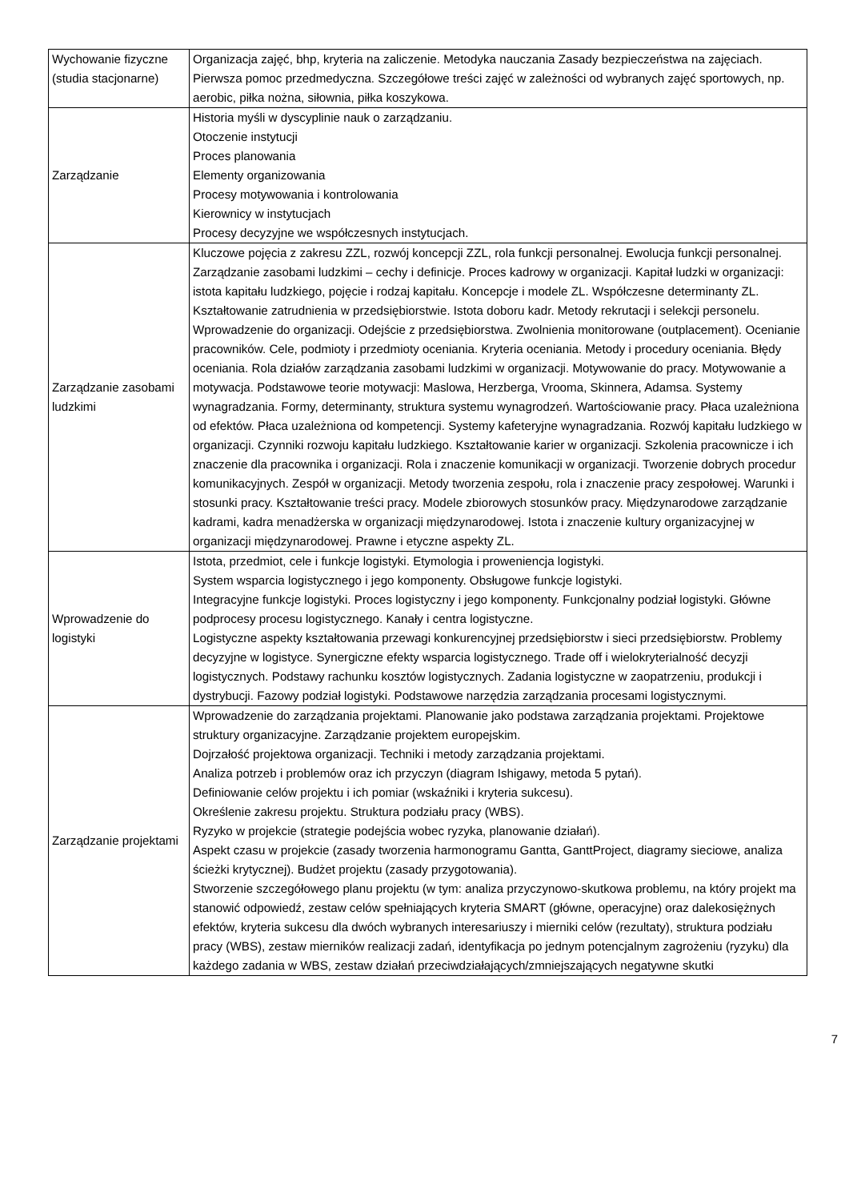| Wychowanie fizyczne (studia stacjonarne) | Organizacja zajęć, bhp, kryteria na zaliczenie. Metodyka nauczania Zasady bezpieczeństwa na zajęciach. Pierwsza pomoc przedmedyczna. Szczegółowe treści zajęć w zależności od wybranych zajęć sportowych, np. aerobic, piłka nożna, siłownia, piłka koszykowa. |
| Zarządzanie | Historia myśli w dyscyplinie nauk o zarządzaniu. Otoczenie instytucji Proces planowania Elementy organizowania Procesy motywowania i kontrolowania Kierownicy w instytucjach Procesy decyzyjne we współczesnych instytucjach. |
| Zarządzanie zasobami ludzkimi | Kluczowe pojęcia z zakresu ZZL, rozwój koncepcji ZZL, rola funkcji personalnej. Ewolucja funkcji personalnej. Zarządzanie zasobami ludzkimi – cechy i definicje. Proces kadrowy w organizacji. Kapitał ludzki w organizacji: istota kapitału ludzkiego, pojęcie i rodzaj kapitału. Koncepcje i modele ZL. Współczesne determinanty ZL. Kształtowanie zatrudnienia w przedsiębiorstwie. Istota doboru kadr. Metody rekrutacji i selekcji personelu. Wprowadzenie do organizacji. Odejście z przedsiębiorstwa. Zwolnienia monitorowane (outplacement). Ocenianie pracowników. Cele, podmioty i przedmioty oceniania. Kryteria oceniania. Metody i procedury oceniania. Błędy oceniania. Rola działów zarządzania zasobami ludzkimi w organizacji. Motywowanie do pracy. Motywowanie a motywacja. Podstawowe teorie motywacji: Maslowa, Herzberga, Vrooma, Skinnera, Adamsa. Systemy wynagradzania. Formy, determinanty, struktura systemu wynagrodzeń. Wartościowanie pracy. Płaca uzależniona od efektów. Płaca uzależniona od kompetencji. Systemy kafeteryjne wynagradzania. Rozwój kapitału ludzkiego w organizacji. Czynniki rozwoju kapitału ludzkiego. Kształtowanie karier w organizacji. Szkolenia pracownicze i ich znaczenie dla pracownika i organizacji. Rola i znaczenie komunikacji w organizacji. Tworzenie dobrych procedur komunikacyjnych. Zespół w organizacji. Metody tworzenia zespołu, rola i znaczenie pracy zespołowej. Warunki i stosunki pracy. Kształtowanie treści pracy. Modele zbiorowych stosunków pracy. Międzynarodowe zarządzanie kadrami, kadra menadżerska w organizacji międzynarodowej. Istota i znaczenie kultury organizacyjnej w organizacji międzynarodowej. Prawne i etyczne aspekty ZL. |
| Wprowadzenie do logistyki | Istota, przedmiot, cele i funkcje logistyki. Etymologia i prowenienсja logistyki. System wsparcia logistycznego i jego komponenty. Obsługowe funkcje logistyki. Integracyjne funkcje logistyki. Proces logistyczny i jego komponenty. Funkcjonalny podział logistyki. Główne podprocesy procesu logistycznego. Kanały i centra logistyczne. Logistyczne aspekty kształtowania przewagi konkurencyjnej przedsiębiorstw i sieci przedsiębiorstw. Problemy decyzyjne w logistyce. Synergiczne efekty wsparcia logistycznego. Trade off i wielokryterialność decyzji logistycznych. Podstawy rachunku kosztów logistycznych. Zadania logistyczne w zaopatrzeniu, produkcji i dystrybucji. Fazowy podział logistyki. Podstawowe narzędzia zarządzania procesami logistycznymi. |
| Zarządzanie projektami | Wprowadzenie do zarządzania projektami. Planowanie jako podstawa zarządzania projektami. Projektowe struktury organizacyjne. Zarządzanie projektem europejskim. Dojrzałość projektowa organizacji. Techniki i metody zarządzania projektami. Analiza potrzeb i problemów oraz ich przyczyn (diagram Ishigawy, metoda 5 pytań). Definiowanie celów projektu i ich pomiar (wskaźniki i kryteria sukcesu). Określenie zakresu projektu. Struktura podziału pracy (WBS). Ryzyko w projekcie (strategie podejścia wobec ryzyka, planowanie działań). Aspekt czasu w projekcie (zasady tworzenia harmonogramu Gantta, GanttProject, diagramy sieciowe, analiza ścieżki krytycznej). Budżet projektu (zasady przygotowania). Stworzenie szczegółowego planu projektu (w tym: analiza przyczynowo-skutkowa problemu, na który projekt ma stanowić odpowiedź, zestaw celów spełniających kryteria SMART (główne, operacyjne) oraz dalekosiężnych efektów, kryteria sukcesu dla dwóch wybranych interesariuszy i mierniki celów (rezultaty), struktura podziału pracy (WBS), zestaw mierników realizacji zadań, identyfikacja po jednym potencjalnym zagrożeniu (ryzyku) dla każdego zadania w WBS, zestaw działań przeciwdziałających/zmniejszających negatywne skutki |
7